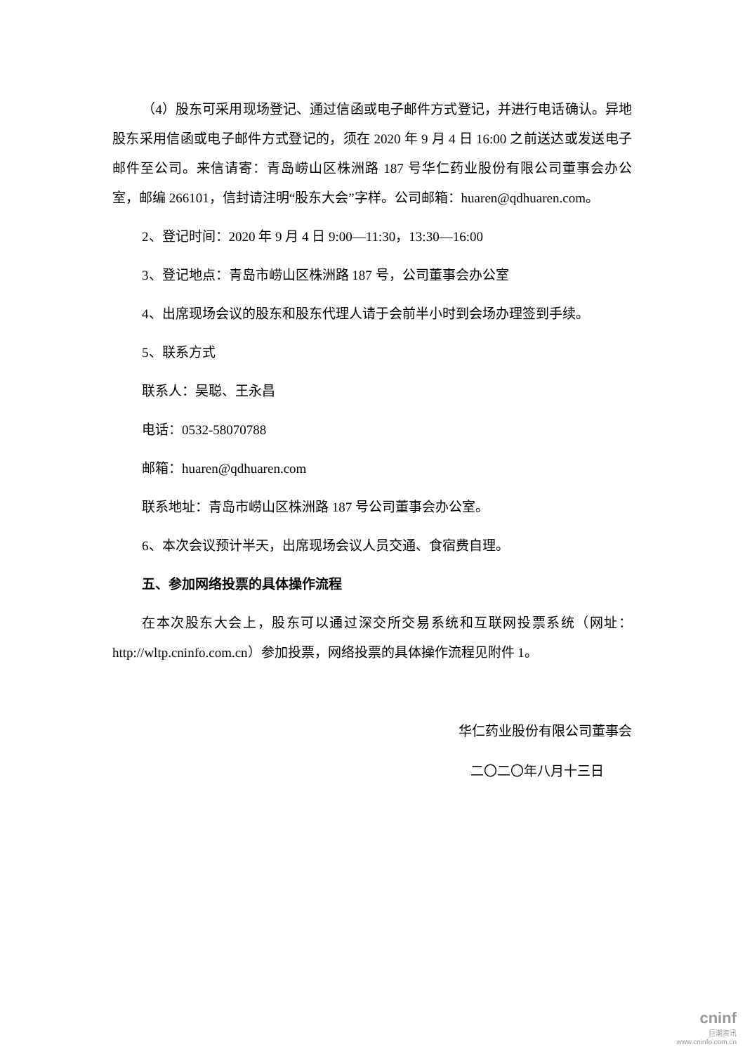（4）股东可采用现场登记、通过信函或电子邮件方式登记，并进行电话确认。异地股东采用信函或电子邮件方式登记的，须在 2020 年 9 月 4 日 16:00 之前送达或发送电子邮件至公司。来信请寄：青岛崂山区株洲路 187 号华仁药业股份有限公司董事会办公室，邮编 266101，信封请注明“股东大会”字样。公司邮箱：huaren@qdhuaren.com。
2、登记时间：2020 年 9 月 4 日 9:00—11:30，13:30—16:00
3、登记地点：青岛市崂山区株洲路 187 号，公司董事会办公室
4、出席现场会议的股东和股东代理人请于会前半小时到会场办理签到手续。
5、联系方式
联系人：吴聪、王永昌
电话：0532-58070788
邮箱：huaren@qdhuaren.com
联系地址：青岛市崂山区株洲路 187 号公司董事会办公室。
6、本次会议预计半天，出席现场会议人员交通、食宿费自理。
五、参加网络投票的具体操作流程
在本次股东大会上，股东可以通过深交所交易系统和互联网投票系统（网址：http://wltp.cninfo.com.cn）参加投票，网络投票的具体操作流程见附件 1。
华仁药业股份有限公司董事会
二〇二〇年八月十三日
cninf
巨潮资讯
www.cninfo.com.cn